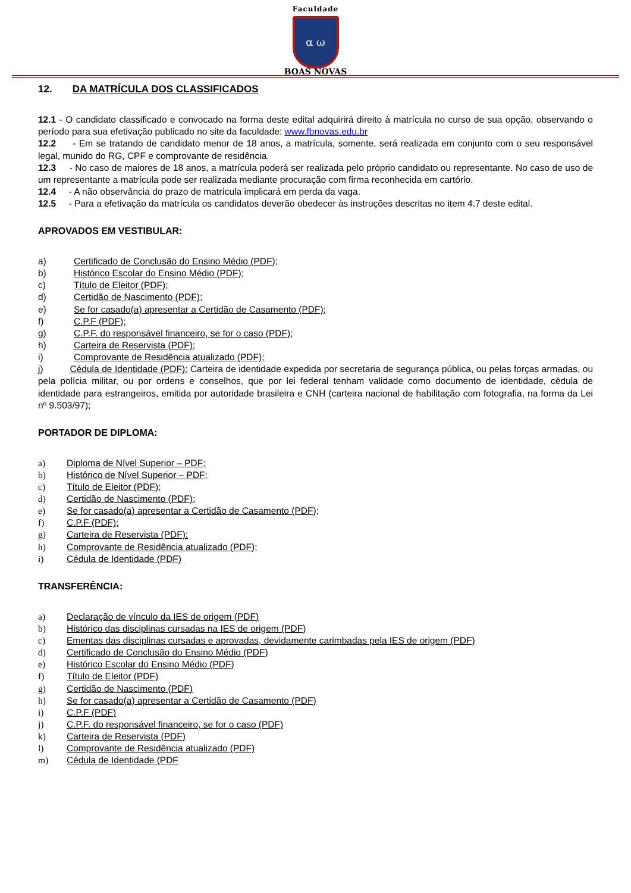Faculdade
α ω
BOAS NOVAS
12. DA MATRÍCULA DOS CLASSIFICADOS
12.1 - O candidato classificado e convocado na forma deste edital adquirirá direito à matrícula no curso de sua opção, observando o período para sua efetivação publicado no site da faculdade: www.fbnovas.edu.br
12.2 - Em se tratando de candidato menor de 18 anos, a matrícula, somente, será realizada em conjunto com o seu responsável legal, munido do RG, CPF e comprovante de residência.
12.3 - No caso de maiores de 18 anos, a matrícula poderá ser realizada pelo próprio candidato ou representante. No caso de uso de um representante a matrícula pode ser realizada mediante procuração com firma reconhecida em cartório.
12.4 - A não observância do prazo de matrícula implicará em perda da vaga.
12.5 - Para a efetivação da matrícula os candidatos deverão obedecer às instruções descritas no item 4.7 deste edital.
APROVADOS EM VESTIBULAR:
a) Certificado de Conclusão do Ensino Médio (PDF);
b) Histórico Escolar do Ensino Médio (PDF);
c) Título de Eleitor (PDF);
d) Certidão de Nascimento (PDF);
e) Se for casado(a) apresentar a Certidão de Casamento (PDF);
f) C.P.F (PDF);
g) C.P.F. do responsável financeiro, se for o caso (PDF);
h) Carteira de Reservista (PDF);
i) Comprovante de Residência atualizado (PDF);
j) Cédula de Identidade (PDF): Carteira de identidade expedida por secretaria de segurança pública, ou pelas forças armadas, ou pela polícia militar, ou por ordens e conselhos, que por lei federal tenham validade como documento de identidade, cédula de identidade para estrangeiros, emitida por autoridade brasileira e CNH (carteira nacional de habilitação com fotografia, na forma da Lei nº 9.503/97);
PORTADOR DE DIPLOMA:
a) Diploma de Nível Superior – PDF;
b) Histórico de Nível Superior – PDF;
c) Título de Eleitor (PDF);
d) Certidão de Nascimento (PDF);
e) Se for casado(a) apresentar a Certidão de Casamento (PDF);
f) C.P.F (PDF);
g) Carteira de Reservista (PDF);
h) Comprovante de Residência atualizado (PDF);
i) Cédula de Identidade (PDF)
TRANSFERÊNCIA:
a) Declaração de vínculo da IES de origem (PDF)
b) Histórico das disciplinas cursadas na IES de origem (PDF)
c) Ementas das disciplinas cursadas e aprovadas, devidamente carimbadas pela IES de origem (PDF)
d) Certificado de Conclusão do Ensino Médio (PDF)
e) Histórico Escolar do Ensino Médio (PDF)
f) Título de Eleitor (PDF)
g) Certidão de Nascimento (PDF)
h) Se for casado(a) apresentar a Certidão de Casamento (PDF)
i) C.P.F (PDF)
j) C.P.F. do responsável financeiro, se for o caso (PDF)
k) Carteira de Reservista (PDF)
l) Comprovante de Residência atualizado (PDF)
m) Cédula de Identidade (PDF